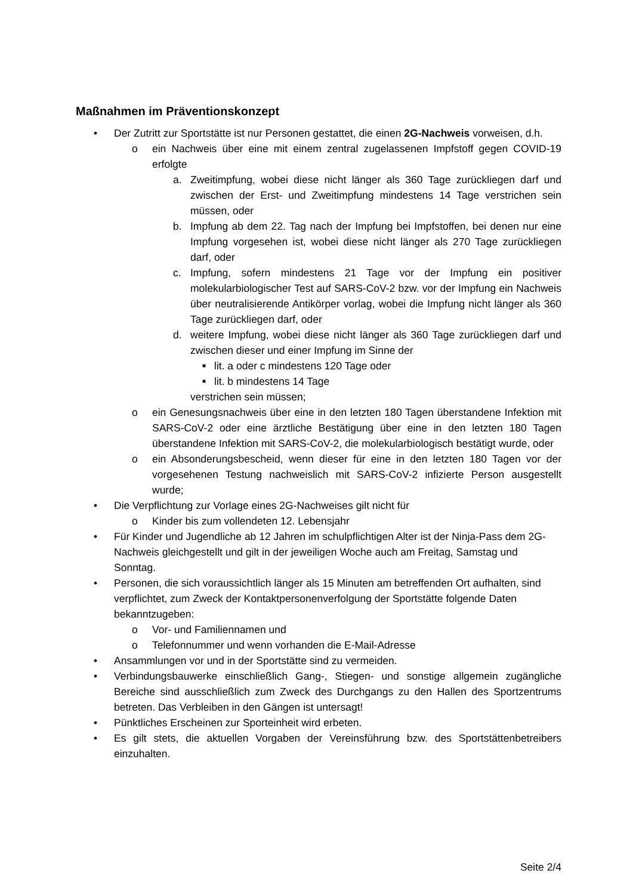Maßnahmen im Präventionskonzept
• Der Zutritt zur Sportstätte ist nur Personen gestattet, die einen 2G-Nachweis vorweisen, d.h.
o ein Nachweis über eine mit einem zentral zugelassenen Impfstoff gegen COVID-19 erfolgte
a. Zweitimpfung, wobei diese nicht länger als 360 Tage zurückliegen darf und zwischen der Erst- und Zweitimpfung mindestens 14 Tage verstrichen sein müssen, oder
b. Impfung ab dem 22. Tag nach der Impfung bei Impfstoffen, bei denen nur eine Impfung vorgesehen ist, wobei diese nicht länger als 270 Tage zurückliegen darf, oder
c. Impfung, sofern mindestens 21 Tage vor der Impfung ein positiver molekularbiologischer Test auf SARS-CoV-2 bzw. vor der Impfung ein Nachweis über neutralisierende Antikörper vorlag, wobei die Impfung nicht länger als 360 Tage zurückliegen darf, oder
d. weitere Impfung, wobei diese nicht länger als 360 Tage zurückliegen darf und zwischen dieser und einer Impfung im Sinne der
■ lit. a oder c mindestens 120 Tage oder
■ lit. b mindestens 14 Tage
verstrichen sein müssen;
o ein Genesungsnachweis über eine in den letzten 180 Tagen überstandene Infektion mit SARS-CoV-2 oder eine ärztliche Bestätigung über eine in den letzten 180 Tagen überstandene Infektion mit SARS-CoV-2, die molekularbiologisch bestätigt wurde, oder
o ein Absonderungsbescheid, wenn dieser für eine in den letzten 180 Tagen vor der vorgesehenen Testung nachweislich mit SARS-CoV-2 infizierte Person ausgestellt wurde;
• Die Verpflichtung zur Vorlage eines 2G-Nachweises gilt nicht für
o Kinder bis zum vollendeten 12. Lebensjahr
• Für Kinder und Jugendliche ab 12 Jahren im schulpflichtigen Alter ist der Ninja-Pass dem 2G-Nachweis gleichgestellt und gilt in der jeweiligen Woche auch am Freitag, Samstag und Sonntag.
• Personen, die sich voraussichtlich länger als 15 Minuten am betreffenden Ort aufhalten, sind verpflichtet, zum Zweck der Kontaktpersonenverfolgung der Sportstätte folgende Daten bekanntzugeben:
o Vor- und Familiennamen und
o Telefonnummer und wenn vorhanden die E-Mail-Adresse
• Ansammlungen vor und in der Sportstätte sind zu vermeiden.
• Verbindungsbauwerke einschließlich Gang-, Stiegen- und sonstige allgemein zugängliche Bereiche sind ausschließlich zum Zweck des Durchgangs zu den Hallen des Sportzentrums betreten. Das Verbleiben in den Gängen ist untersagt!
• Pünktliches Erscheinen zur Sporteinheit wird erbeten.
• Es gilt stets, die aktuellen Vorgaben der Vereinsführung bzw. des Sportstättenbetreibers einzuhalten.
Seite 2/4